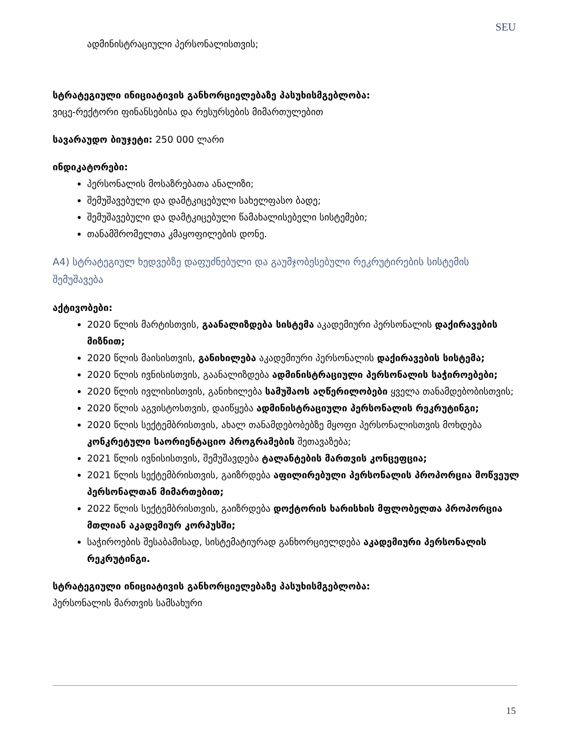SEU
ადმინისტრაციული პერსონალისთვის;
სტრატეგიული ინიციატივის განხორციელებაზე პასუხისმგებლობა:
ვიცე-რექტორი ფინანსებისა და რესურსების მიმართულებით
სავარაუდო ბიუჯეტი: 250 000 ლარი
ინდიკატორები:
პერსონალის მოსაზრებათა ანალიზი;
შემუშავებული და დამტკიცებული სახელფასო ბადე;
შემუშავებული და დამტკიცებული წამახალისებელი სისტემები;
თანამშრომელთა კმაყოფილების დონე.
A4) სტრატეგიულ ხედვებზე დაფუძნებული და გაუმჯობესებული რეკრუტირების სისტემის შემუშავება
აქტივობები:
2020 წლის მარტისთვის, გაანალიზდება სისტემა აკადემიური პერსონალის დაქირავების მიზნით;
2020 წლის მაისისთვის, განიხილება აკადემიური პერსონალის დაქირავების სისტემა;
2020 წლის ივნისისთვის, გაანალიზდება ადმინისტრაციული პერსონალის საჭიროებები;
2020 წლის ივლისისთვის, განიხილება სამუშაოს აღწერილობები ყველა თანამდებობისთვის;
2020 წლის აგვისტოსთვის, დაიწყება ადმინისტრაციული პერსონალის რეკრუტინგი;
2020 წლის სექტემბრისთვის, ახალ თანამდებობებზე მყოფი პერსონალისთვის მოხდება კონკრეტული საორიენტაციო პროგრამების შეთავაზება;
2021 წლის ივნისისთვის, შემუშავდება ტალანტების მართვის კონცეფცია;
2021 წლის სექტემბრისთვის, გაიზრდება აფილირებული პერსონალის პროპორცია მოწვეულ პერსონალთან მიმართებით;
2022 წლის სექტემბრისთვის, გაიზრდება დოქტორის ხარისხის მფლობელთა პროპორცია მთლიან აკადემიურ კორპუსში;
საჭიროების შესაბამისად, სისტემატიურად განხორციელდება აკადემიური პერსონალის რეკრუტინგი.
სტრატეგიული ინიციატივის განხორციელებაზე პასუხისმგებლობა:
პერსონალის მართვის სამსახური
15